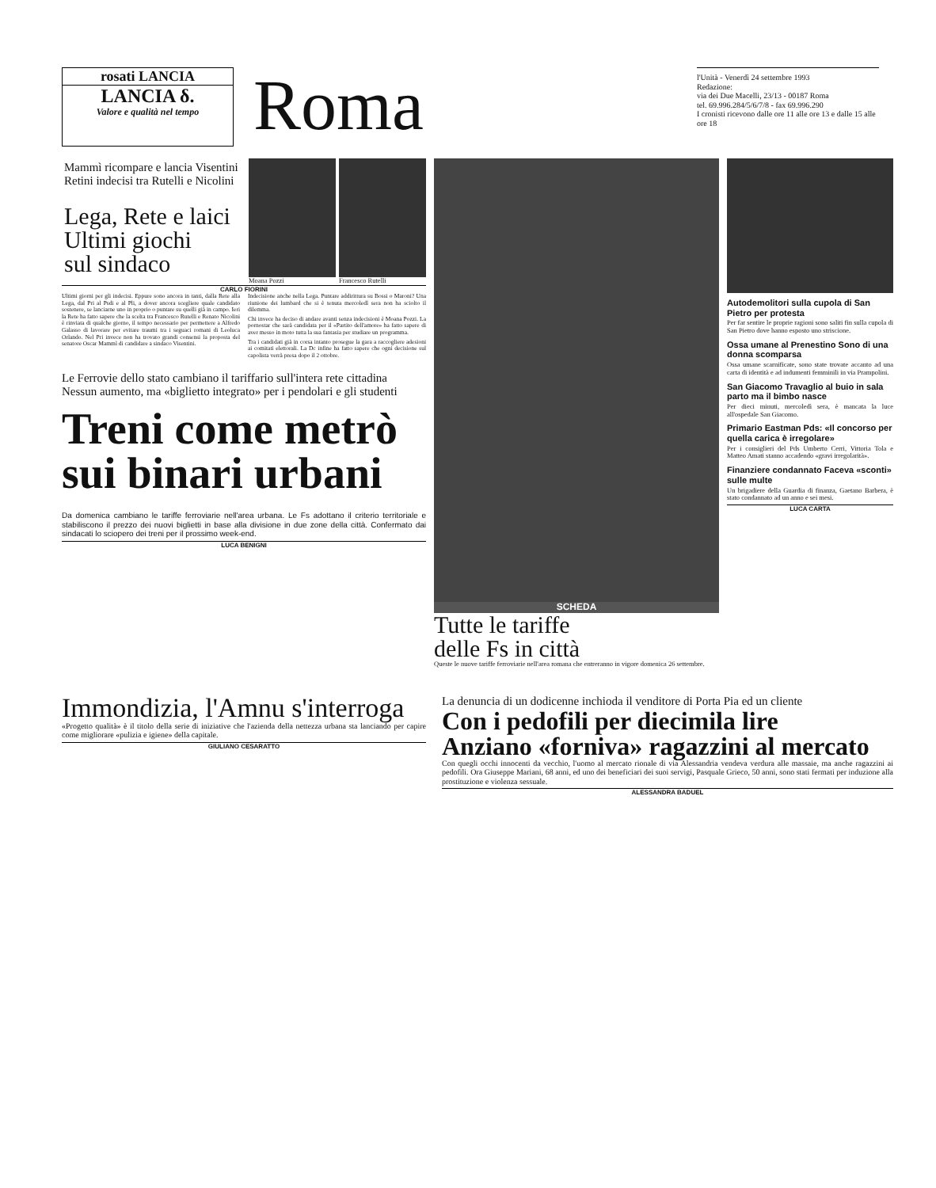rosati LANCIA
LANCIA δ.
Valore e qualità nel tempo
Roma
l'Unità - Venerdì 24 settembre 1993
Redazione:
via dei Due Macelli, 23/13 - 00187 Roma
tel. 69.996.284/5/6/7/8 - fax 69.996.290
I cronisti ricevono dalle ore 11 alle ore 13 e dalle 15 alle ore 18
Mammì ricompare e lancia Visentini
Retini indecisi tra Rutelli e Nicolini
Lega, Rete e laici
Ultimi giochi
sul sindaco
Moana Pozzi Francesco Rutelli
CARLO FIORINI
Ultimi giorni per gli indecisi. Eppure sono ancora in tanti, dalla Rete alla Lega, dal Pri al Psdi e al Pli, a dover ancora scegliere quale candidato sostenere, se lanciarne uno in proprio o puntare su quelli già in campo. Ieri la Rete ha fatto sapere che la scelta tra Francesco Rutelli e Renato Nicolini è rinviata di qualche giorno, il tempo necessario per permettere a Alfredo Galasso di lavorare per evitare traumi tra i seguaci romani di Leoluca Orlando. Nel Pri invece non ha trovato grandi consensi la proposta del senatore Oscar Mammì di candidare a sindaco Visentini.
Indecisione anche nella Lega. Puntare addirittura su Bossi o Maroni? Una riunione dei lumbard che si è tenuta mercoledì sera non ha sciolto il dilemma.
Chi invece ha deciso di andare avanti senza indecisioni è Moana Pozzi. La pornostar che sarà candidata per il «Partito dell'amore» ha fatto sapere di aver messo in moto tutta la sua fantasia per studiare un programma.
Tra i candidati già in corsa intanto prosegue la gara a raccogliere adesioni ai comitati elettorali. La Dc infine ha fatto sapere che ogni decisione sul capolista verrà presa dopo il 2 ottobre.
Le Ferrovie dello stato cambiano il tariffario sull'intera rete cittadina
Nessun aumento, ma «biglietto integrato» per i pendolari e gli studenti
Treni come metrò
sui binari urbani
Da domenica cambiano le tariffe ferroviarie nell'area urbana. Le Fs adottano il criterio territoriale e stabiliscono il prezzo dei nuovi biglietti in base alla divisione in due zone della città. Confermato dai sindacati lo sciopero dei treni per il prossimo week-end.
LUCA BENIGNI
SCHEDA
Tutte le tariffe
delle Fs in città
Queste le nuove tariffe ferroviarie nell'area romana che entreranno in vigore domenica 26 settembre.
Autodemolitori sulla cupola di San Pietro per protesta
Per far sentire le proprie ragioni sono saliti fin sulla cupola di San Pietro dove hanno esposto uno striscione.
Ossa umane al Prenestino Sono di una donna scomparsa
Ossa umane scarnificate, sono state trovate accanto ad una carta di identità e ad indumenti femminili in via Prampolini.
San Giacomo Travaglio al buio in sala parto ma il bimbo nasce
Per dieci minuti, mercoledì sera, è mancata la luce all'ospedale San Giacomo.
Primario Eastman Pds: «Il concorso per quella carica è irregolare»
Per i consiglieri del Pds Umberto Cerri, Vittoria Tola e Matteo Amati stanno accadendo «gravi irregolarità».
Finanziere condannato Faceva «sconti» sulle multe
Un brigadiere della Guardia di finanza, Gaetano Barbera, è stato condannato ad un anno e sei mesi.
LUCA CARTA
Immondizia, l'Amnu s'interroga
«Progetto qualità» è il titolo della serie di iniziative che l'azienda della nettezza urbana sta lanciando per capire come migliorare «pulizia e igiene» della capitale.
GIULIANO CESARATTO
La denuncia di un dodicenne inchioda il venditore di Porta Pia ed un cliente
Con i pedofili per diecimila lire
Anziano «forniva» ragazzini al mercato
Con quegli occhi innocenti da vecchio, l'uomo al mercato rionale di via Alessandria vendeva verdura alle massaie, ma anche ragazzini ai pedofili. Ora Giuseppe Mariani, 68 anni, ed uno dei beneficiari dei suoi servigi, Pasquale Grieco, 50 anni, sono stati fermati per induzione alla prostituzione e violenza sessuale.
ALESSANDRA BADUEL